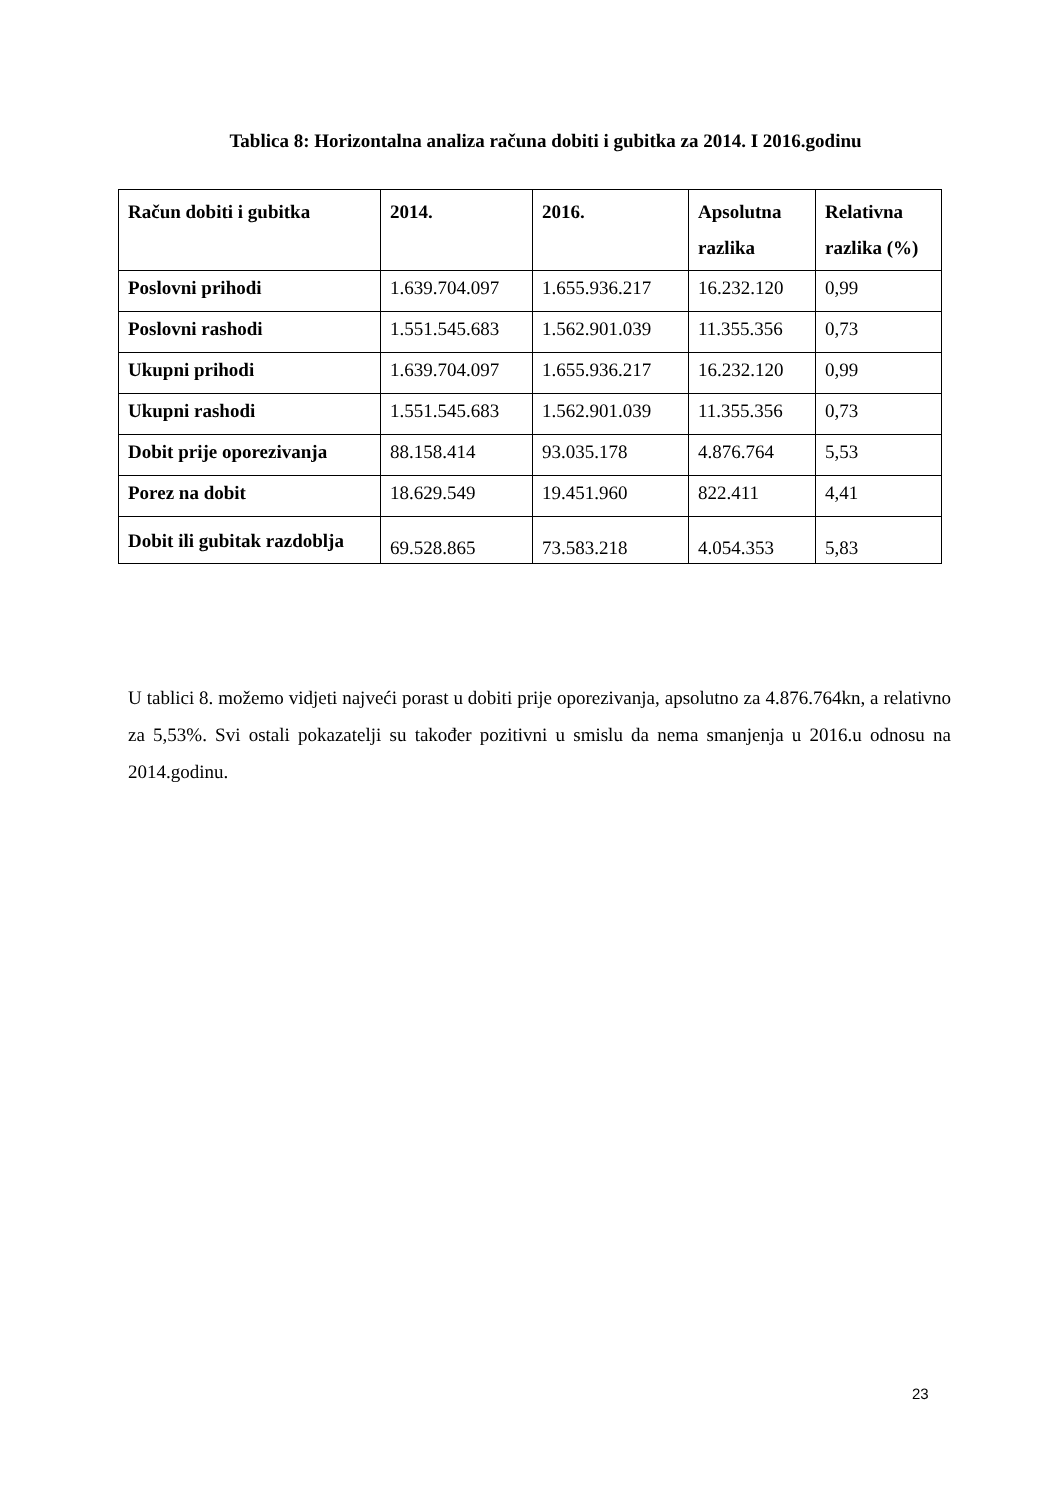Tablica 8: Horizontalna analiza računa dobiti i gubitka za 2014. I 2016.godinu
| Račun dobiti i gubitka | 2014. | 2016. | Apsolutna razlika | Relativna razlika (%) |
| --- | --- | --- | --- | --- |
| Poslovni prihodi | 1.639.704.097 | 1.655.936.217 | 16.232.120 | 0,99 |
| Poslovni rashodi | 1.551.545.683 | 1.562.901.039 | 11.355.356 | 0,73 |
| Ukupni prihodi | 1.639.704.097 | 1.655.936.217 | 16.232.120 | 0,99 |
| Ukupni rashodi | 1.551.545.683 | 1.562.901.039 | 11.355.356 | 0,73 |
| Dobit prije oporezivanja | 88.158.414 | 93.035.178 | 4.876.764 | 5,53 |
| Porez na dobit | 18.629.549 | 19.451.960 | 822.411 | 4,41 |
| Dobit ili gubitak razdoblja | 69.528.865 | 73.583.218 | 4.054.353 | 5,83 |
U tablici 8. možemo vidjeti najveći porast u dobiti prije oporezivanja, apsolutno za 4.876.764kn, a relativno za 5,53%. Svi ostali pokazatelji su također pozitivni u smislu da nema smanjenja u 2016.u odnosu na 2014.godinu.
23